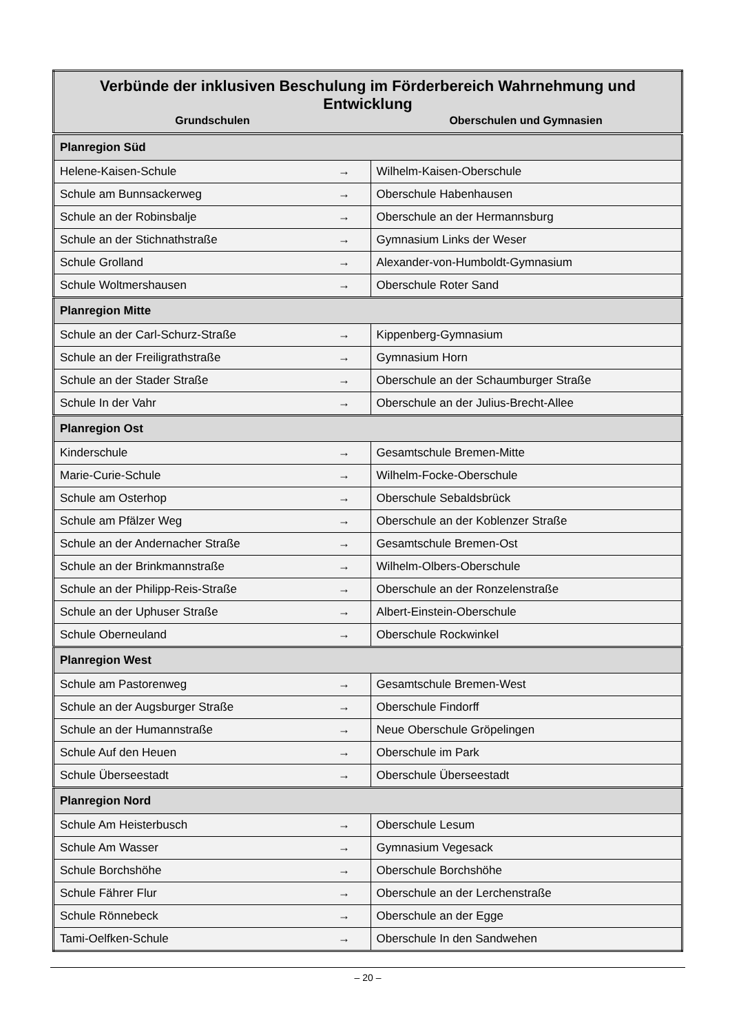| Verbünde der inklusiven Beschulung im Förderbereich Wahrnehmung und Entwicklung | | |
| --- | --- | --- |
| Grundschulen | | Oberschulen und Gymnasien |
| Planregion Süd | | |
| Helene-Kaisen-Schule | → | Wilhelm-Kaisen-Oberschule |
| Schule am Bunnsackerweg | → | Oberschule Habenhausen |
| Schule an der Robinsbalje | → | Oberschule an der Hermannsburg |
| Schule an der Stichnathstraße | → | Gymnasium Links der Weser |
| Schule Grolland | → | Alexander-von-Humboldt-Gymnasium |
| Schule Woltmershausen | → | Oberschule Roter Sand |
| Planregion Mitte | | |
| Schule an der Carl-Schurz-Straße | → | Kippenberg-Gymnasium |
| Schule an der Freiligrathstraße | → | Gymnasium Horn |
| Schule an der Stader Straße | → | Oberschule an der Schaumburger Straße |
| Schule In der Vahr | → | Oberschule an der Julius-Brecht-Allee |
| Planregion Ost | | |
| Kinderschule | → | Gesamtschule Bremen-Mitte |
| Marie-Curie-Schule | → | Wilhelm-Focke-Oberschule |
| Schule am Osterhop | → | Oberschule Sebaldsbrück |
| Schule am Pfälzer Weg | → | Oberschule an der Koblenzer Straße |
| Schule an der Andernacher Straße | → | Gesamtschule Bremen-Ost |
| Schule an der Brinkmannstraße | → | Wilhelm-Olbers-Oberschule |
| Schule an der Philipp-Reis-Straße | → | Oberschule an der Ronzelenstraße |
| Schule an der Uphuser Straße | → | Albert-Einstein-Oberschule |
| Schule Oberneuland | → | Oberschule Rockwinkel |
| Planregion West | | |
| Schule am Pastorenweg | → | Gesamtschule Bremen-West |
| Schule an der Augsburger Straße | → | Oberschule Findorff |
| Schule an der Humannstraße | → | Neue Oberschule Gröpelingen |
| Schule Auf den Heuen | → | Oberschule im Park |
| Schule Überseestadt | → | Oberschule Überseestadt |
| Planregion Nord | | |
| Schule Am Heisterbusch | → | Oberschule Lesum |
| Schule Am Wasser | → | Gymnasium Vegesack |
| Schule Borchshöhe | → | Oberschule Borchshöhe |
| Schule Fährer Flur | → | Oberschule an der Lerchenstraße |
| Schule Rönnebeck | → | Oberschule an der Egge |
| Tami-Oelfken-Schule | → | Oberschule In den Sandwehen |
– 20 –